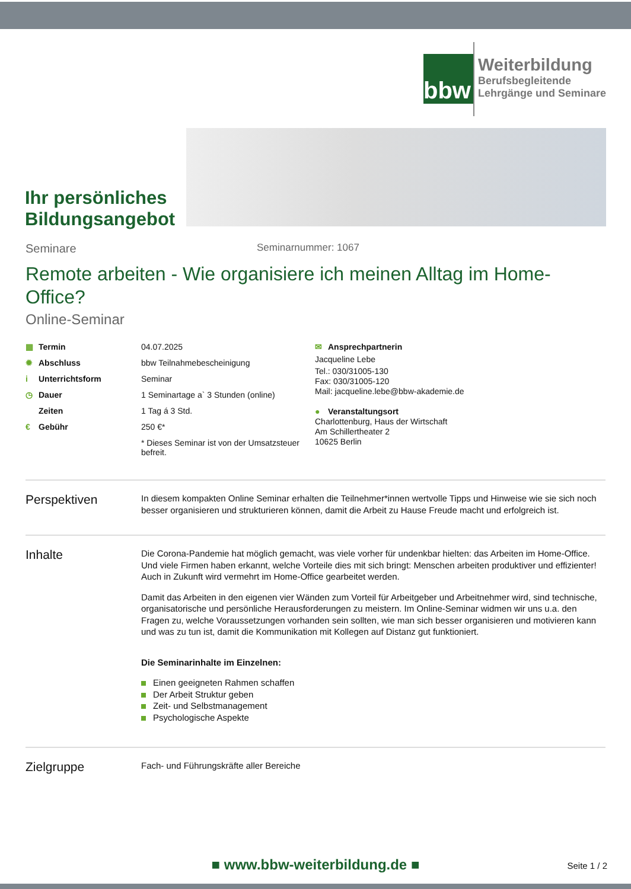bbw
Weiterbildung
Berufsbegleitende
Lehrgänge und Seminare
Ihr persönliches Bildungsangebot
Seminare
Seminarnummer: 1067
Remote arbeiten - Wie organisiere ich meinen Alltag im Home-Office?
Online-Seminar
▦ Termin
✹ Abschluss
i Unterrichtsform
◷ Dauer
Zeiten
€ Gebühr
04.07.2025
bbw Teilnahmebescheinigung
Seminar
1 Seminartage a` 3 Stunden (online)
1 Tag á 3 Std.
250 €*
* Dieses Seminar ist von der Umsatzsteuer befreit.
✉ Ansprechpartnerin
Jacqueline Lebe
Tel.: 030/31005-130
Fax: 030/31005-120
Mail: jacqueline.lebe@bbw-akademie.de
● Veranstaltungsort
Charlottenburg, Haus der Wirtschaft
Am Schillertheater 2
10625 Berlin
Perspektiven
In diesem kompakten Online Seminar erhalten die Teilnehmer*innen wertvolle Tipps und Hinweise wie sie sich noch besser organisieren und strukturieren können, damit die Arbeit zu Hause Freude macht und erfolgreich ist.
Inhalte
Die Corona-Pandemie hat möglich gemacht, was viele vorher für undenkbar hielten: das Arbeiten im Home-Office. Und viele Firmen haben erkannt, welche Vorteile dies mit sich bringt: Menschen arbeiten produktiver und effizienter! Auch in Zukunft wird vermehrt im Home-Office gearbeitet werden.
Damit das Arbeiten in den eigenen vier Wänden zum Vorteil für Arbeitgeber und Arbeitnehmer wird, sind technische, organisatorische und persönliche Herausforderungen zu meistern. Im Online-Seminar widmen wir uns u.a. den Fragen zu, welche Voraussetzungen vorhanden sein sollten, wie man sich besser organisieren und motivieren kann und was zu tun ist, damit die Kommunikation mit Kollegen auf Distanz gut funktioniert.
Die Seminarinhalte im Einzelnen:
Einen geeigneten Rahmen schaffen
Der Arbeit Struktur geben
Zeit- und Selbstmanagement
Psychologische Aspekte
Zielgruppe
Fach- und Führungskräfte aller Bereiche
■ www.bbw-weiterbildung.de ■ Seite 1 / 2